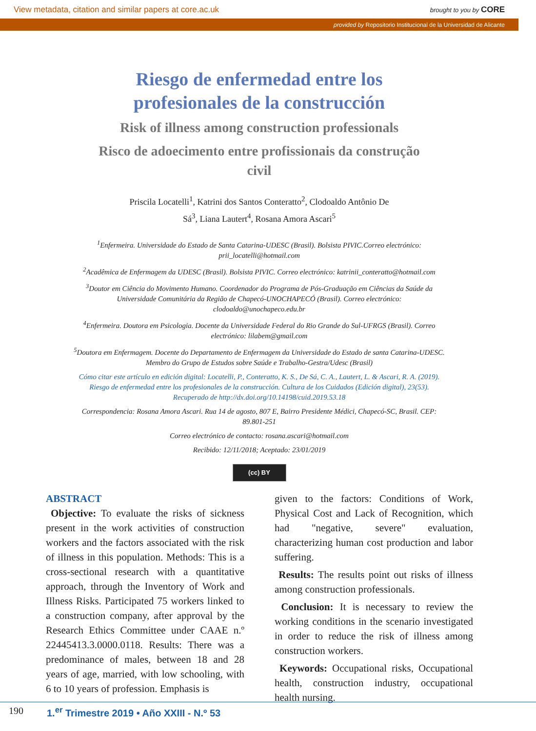View metadata, citation and similar papers at core.ac.uk brought to you by CORE
provided by Repositorio Institucional de la Universidad de Alicante
Riesgo de enfermedad entre los
profesionales de la construcción
Risk of illness among construction professionals
Risco de adoecimento entre profissionais da construção
civil
Priscila Locatelli<sup>1</sup>, Katrini dos Santos Conteratto<sup>2</sup>, Clodoaldo Antônio De
Sá<sup>3</sup>, Liana Lautert<sup>4</sup>, Rosana Amora Ascari<sup>5</sup>
<sup>1</sup> Enfermeira. Universidade do Estado de Santa Catarina-UDESC (Brasil). Bolsista PIVIC.Correo electrónico: prii_locatelli@hotmail.com
<sup>2</sup> Acadêmica de Enfermagem da UDESC (Brasil). Bolsista PIVIC. Correo electrónico: katrinii_conteratto@hotmail.com
<sup>3</sup> Doutor em Ciência do Movimento Humano. Coordenador do Programa de Pós-Graduação em Ciências da Saúde da Universidade Comunitária da Região de Chapecó-UNOCHAPECÓ (Brasil). Correo electrónico: clodoaldo@unochapeco.edu.br
<sup>4</sup> Enfermeira. Doutora em Psicologia. Docente da Universidade Federal do Rio Grande do Sul-UFRGS (Brasil). Correo electrónico: lilabem@gmail.com
<sup>5</sup> Doutora em Enfermagem. Docente do Departamento de Enfermagem da Universidade do Estado de santa Catarina-UDESC. Membro do Grupo de Estudos sobre Saúde e Trabalho-Gestra/Udesc (Brasil)
Cómo citar este artículo en edición digital: Locatelli, P., Conteratto, K. S., De Sá, C. A., Lautert, L. & Ascari, R. A. (2019). Riesgo de enfermedad entre los profesionales de la construcción. Cultura de los Cuidados (Edición digital), 23(53). Recuperado de http://dx.doi.org/10.14198/cuid.2019.53.18
Correspondencia: Rosana Amora Ascari. Rua 14 de agosto, 807 E, Bairro Presidente Médici, Chapecó-SC, Brasil. CEP: 89.801-251
Correo electrónico de contacto: rosana.ascari@hotmail.com
Recibido: 12/11/2018; Aceptado: 23/01/2019
(cc) BY
ABSTRACT
Objective: To evaluate the risks of sickness present in the work activities of construction workers and the factors associated with the risk of illness in this population. Methods: This is a cross-sectional research with a quantitative approach, through the Inventory of Work and Illness Risks. Participated 75 workers linked to a construction company, after approval by the Research Ethics Committee under CAAE n.º 22445413.3.0000.0118. Results: There was a predominance of males, between 18 and 28 years of age, married, with low schooling, with 6 to 10 years of profession. Emphasis is
given to the factors: Conditions of Work, Physical Cost and Lack of Recognition, which had "negative, severe" evaluation, characterizing human cost production and labor suffering.
Results: The results point out risks of illness among construction professionals.
Conclusion: It is necessary to review the working conditions in the scenario investigated in order to reduce the risk of illness among construction workers.
Keywords: Occupational risks, Occupational health, construction industry, occupational health nursing.
190 1.<sup>er</sup> Trimestre 2019 • Año XXIII - N.º 53